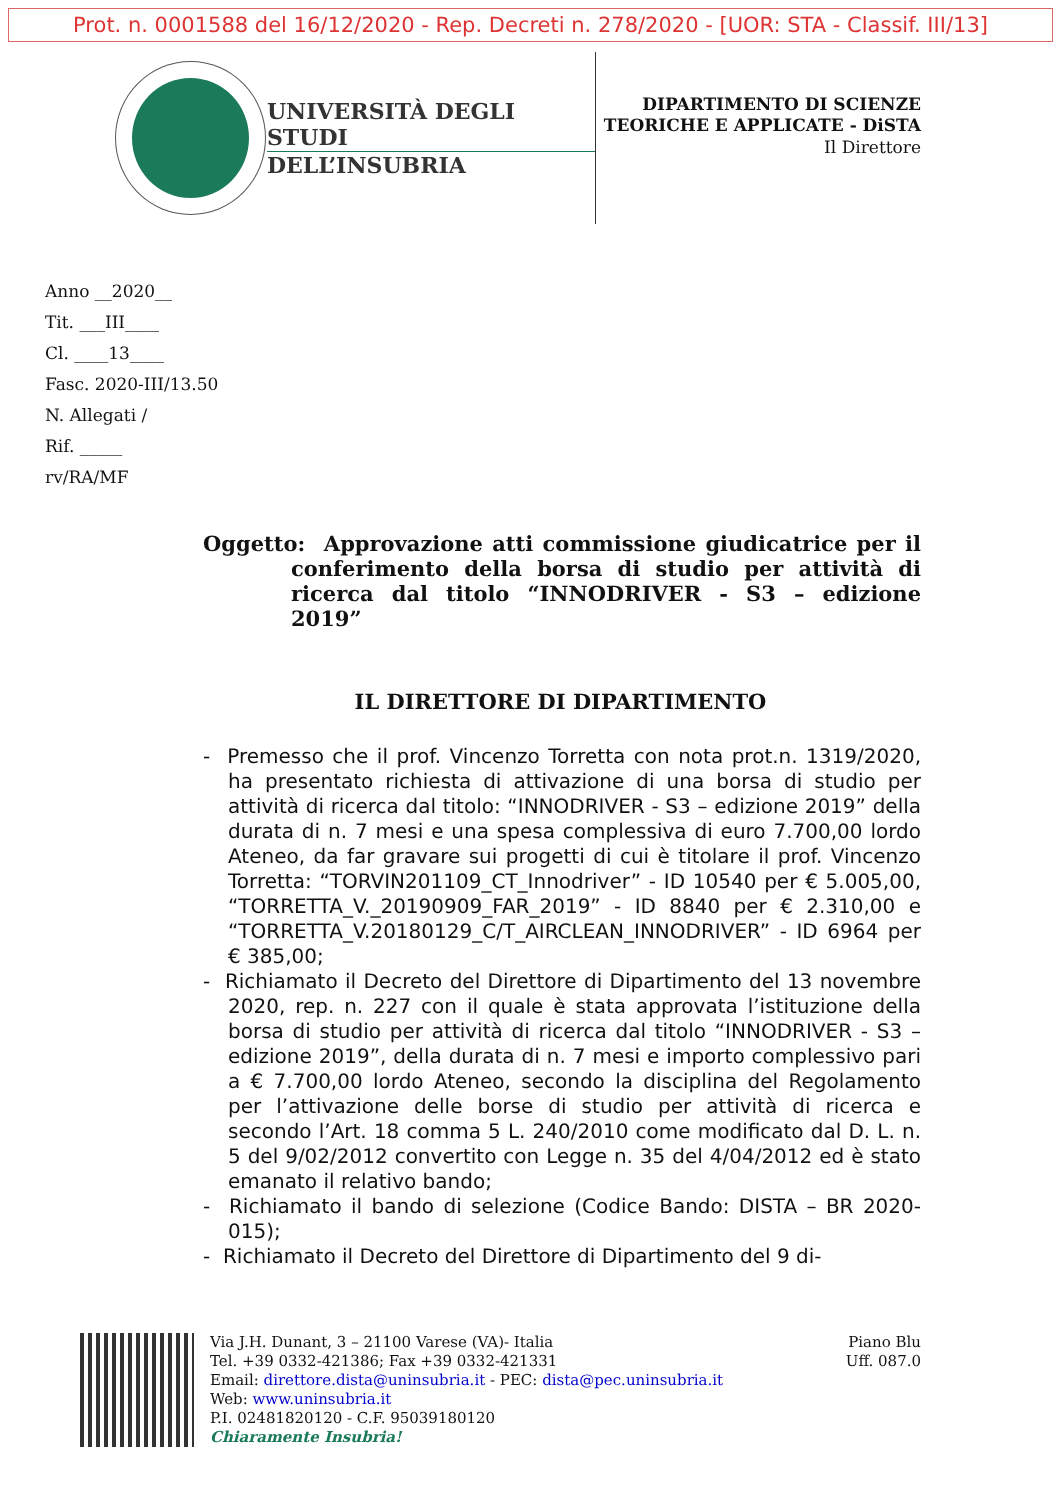Prot. n. 0001588 del 16/12/2020 - Rep. Decreti n. 278/2020 - [UOR: STA - Classif. III/13]
UNIVERSITÀ DEGLI STUDI
DELL’INSUBRIA
DIPARTIMENTO DI SCIENZE TEORICHE E APPLICATE - DiSTA
Il Direttore
Anno __2020__
Tit. ___III____
Cl. ____13____
Fasc. 2020-III/13.50
N. Allegati /
Rif. _____
rv/RA/MF
Oggetto: Approvazione atti commissione giudicatrice per il conferimento della borsa di studio per attività di ricerca dal titolo “INNODRIVER - S3 – edizione 2019”
IL DIRETTORE DI DIPARTIMENTO
- Premesso che il prof. Vincenzo Torretta con nota prot.n. 1319/2020, ha presentato richiesta di attivazione di una borsa di studio per attività di ricerca dal titolo: “INNODRIVER - S3 – edizione 2019” della durata di n. 7 mesi e una spesa complessiva di euro 7.700,00 lordo Ateneo, da far gravare sui progetti di cui è titolare il prof. Vincenzo Torretta: “TORVIN201109_CT_Innodriver” - ID 10540 per € 5.005,00, “TORRETTA_V._20190909_FAR_2019” - ID 8840 per € 2.310,00 e “TORRETTA_V.20180129_C/T_AIRCLEAN_INNODRIVER” - ID 6964 per € 385,00;
- Richiamato il Decreto del Direttore di Dipartimento del 13 novembre 2020, rep. n. 227 con il quale è stata approvata l’istituzione della borsa di studio per attività di ricerca dal titolo “INNODRIVER - S3 – edizione 2019”, della durata di n. 7 mesi e importo complessivo pari a € 7.700,00 lordo Ateneo, secondo la disciplina del Regolamento per l’attivazione delle borse di studio per attività di ricerca e secondo l’Art. 18 comma 5 L. 240/2010 come modificato dal D. L. n. 5 del 9/02/2012 convertito con Legge n. 35 del 4/04/2012 ed è stato emanato il relativo bando;
- Richiamato il bando di selezione (Codice Bando: DISTA – BR 2020-015);
- Richiamato il Decreto del Direttore di Dipartimento del 9 di-
Via J.H. Dunant, 3 – 21100 Varese (VA)- Italia
Tel. +39 0332-421386; Fax +39 0332-421331
Email: direttore.dista@uninsubria.it - PEC: dista@pec.uninsubria.it
Web: www.uninsubria.it
P.I. 02481820120 - C.F. 95039180120
Chiaramente Insubria!
Piano Blu
Uff. 087.0